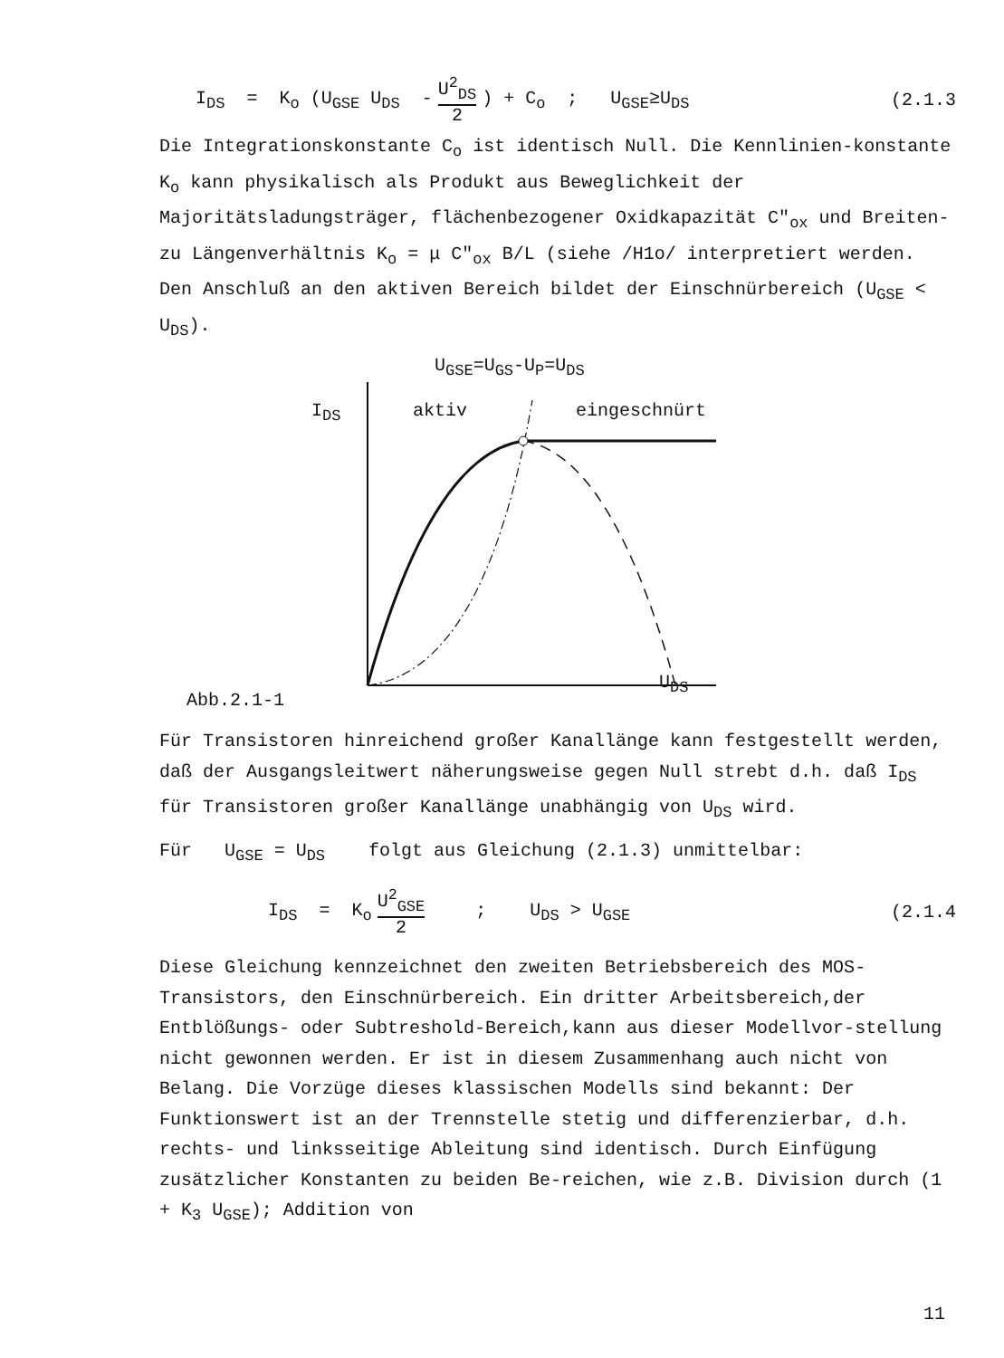I<sub>DS</sub> = K<sub>o</sub> (U<sub>GSE</sub> U<sub>DS</sub> - U<sup>2</sup><sub>DS</sub> 2) + C<sub>o</sub> ; U<sub>GSE</sub>≥U<sub>DS</sub> (2.1.3
Die Integrationskonstante C<sub>o</sub> ist identisch Null. Die Kennlinien-konstante K<sub>o</sub> kann physikalisch als Produkt aus Beweglichkeit der Majoritätsladungsträger, flächenbezogener Oxidkapazität C″<sub>ox</sub> und Breiten-zu Längenverhältnis K<sub>o</sub> = μ C″<sub>ox</sub> B/L (siehe /H1o/ interpretiert werden. Den Anschluß an den aktiven Bereich bildet der Einschnürbereich (U<sub>GSE</sub> < U<sub>DS</sub>).
U<sub>GSE</sub>=U<sub>GS</sub>-U<sub>P</sub>=U<sub>DS</sub>
I<sub>DS</sub> aktiv eingeschnürt
U<sub>DS</sub>
Abb.2.1-1
Für Transistoren hinreichend großer Kanallänge kann festgestellt werden, daß der Ausgangsleitwert näherungsweise gegen Null strebt d.h. daß I<sub>DS</sub> für Transistoren großer Kanallänge unabhängig von U<sub>DS</sub> wird.
Für U<sub>GSE</sub> = U<sub>DS</sub> folgt aus Gleichung (2.1.3) unmittelbar:
I<sub>DS</sub> = K<sub>o</sub> U<sup>2</sup><sub>GSE</sub> 2; U<sub>DS</sub> > U<sub>GSE</sub> (2.1.4
Diese Gleichung kennzeichnet den zweiten Betriebsbereich des MOS-Transistors, den Einschnürbereich. Ein dritter Arbeitsbereich,der Entblößungs- oder Subtreshold-Bereich,kann aus dieser Modellvor-stellung nicht gewonnen werden. Er ist in diesem Zusammenhang auch nicht von Belang. Die Vorzüge dieses klassischen Modells sind bekannt: Der Funktionswert ist an der Trennstelle stetig und differenzierbar, d.h. rechts- und linksseitige Ableitung sind identisch. Durch Einfügung zusätzlicher Konstanten zu beiden Be-reichen, wie z.B. Division durch (1 + K<sub>3</sub> U<sub>GSE</sub>); Addition von
11